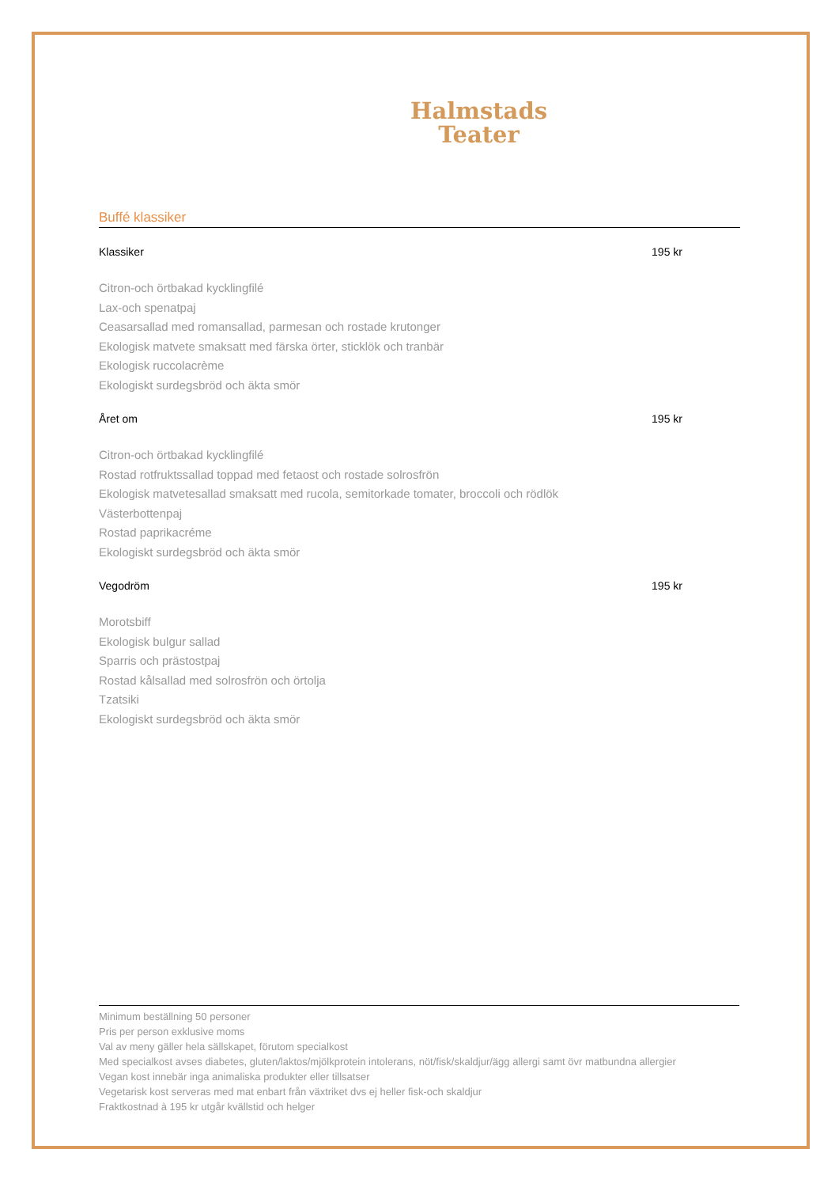Halmstads
Teater
Buffé klassiker
Klassiker 195 kr
Citron-och örtbakad kycklingfilé
Lax-och spenatpaj
Ceasarsallad med romansallad, parmesan och rostade krutonger
Ekologisk matvete smaksatt med färska örter, sticklök och tranbär
Ekologisk ruccolacrème
Ekologiskt surdegsbröd och äkta smör
Året om 195 kr
Citron-och örtbakad kycklingfilé
Rostad rotfruktssallad toppad med fetaost och rostade solrosfrön
Ekologisk matvetesallad smaksatt med rucola, semitorkade tomater, broccoli och rödlök
Västerbottenpaj
Rostad paprikacréme
Ekologiskt surdegsbröd och äkta smör
Vegodröm 195 kr
Morotsbiff
Ekologisk bulgur sallad
Sparris och prästostpaj
Rostad kålsallad med solrosfrön och örtolja
Tzatsiki
Ekologiskt surdegsbröd och äkta smör
Minimum beställning 50 personer
Pris per person exklusive moms
Val av meny gäller hela sällskapet, förutom specialkost
Med specialkost avses diabetes, gluten/laktos/mjölkprotein intolerans, nöt/fisk/skaldjur/ägg allergi samt övr matbundna allergier
Vegan kost innebär inga animaliska produkter eller tillsatser
Vegetarisk kost serveras med mat enbart från växtriket dvs ej heller fisk-och skaldjur
Fraktkostnad à 195 kr utgår kvällstid och helger